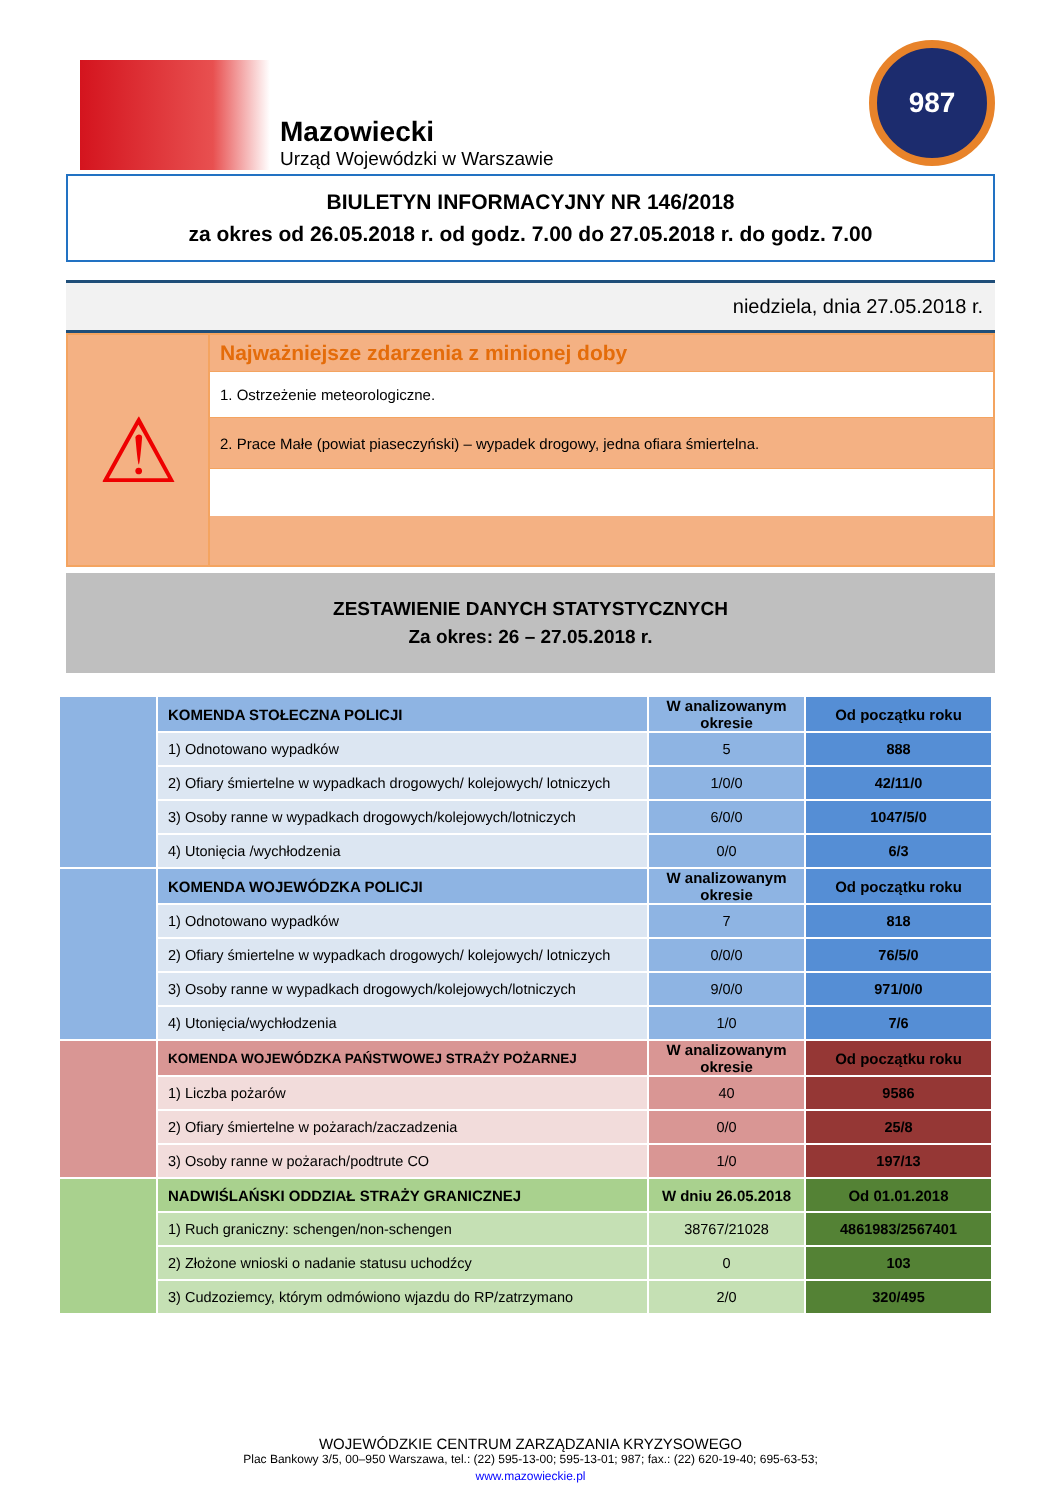Mazowiecki
Urząd Wojewódzki w Warszawie
987
BIULETYN INFORMACYJNY NR 146/2018
za okres od 26.05.2018 r. od godz. 7.00 do 27.05.2018 r. do godz. 7.00
niedziela, dnia 27.05.2018 r.
⚠
Najważniejsze zdarzenia z minionej doby
1. Ostrzeżenie meteorologiczne.
2. Prace Małe (powiat piaseczyński) – wypadek drogowy, jedna ofiara śmiertelna.
ZESTAWIENIE DANYCH STATYSTYCZNYCH
Za okres: 26 – 27.05.2018 r.
| | KOMENDA STOŁECZNA POLICJI | W analizowanym okresie | Od początku roku |
| | 1) Odnotowano wypadków | 5 | 888 |
| | 2) Ofiary śmiertelne w wypadkach drogowych/ kolejowych/ lotniczych | 1/0/0 | 42/11/0 |
| | 3) Osoby ranne w wypadkach drogowych/kolejowych/lotniczych | 6/0/0 | 1047/5/0 |
| | 4) Utonięcia /wychłodzenia | 0/0 | 6/3 |
| | KOMENDA WOJEWÓDZKA POLICJI | W analizowanym okresie | Od początku roku |
| | 1) Odnotowano wypadków | 7 | 818 |
| | 2) Ofiary śmiertelne w wypadkach drogowych/ kolejowych/ lotniczych | 0/0/0 | 76/5/0 |
| | 3) Osoby ranne w wypadkach drogowych/kolejowych/lotniczych | 9/0/0 | 971/0/0 |
| | 4) Utonięcia/wychłodzenia | 1/0 | 7/6 |
| | KOMENDA WOJEWÓDZKA PAŃSTWOWEJ STRAŻY POŻARNEJ | W analizowanym okresie | Od początku roku |
| | 1) Liczba pożarów | 40 | 9586 |
| | 2) Ofiary śmiertelne w pożarach/zaczadzenia | 0/0 | 25/8 |
| | 3) Osoby ranne w pożarach/podtrute CO | 1/0 | 197/13 |
| | NADWIŚLAŃSKI ODDZIAŁ STRAŻY GRANICZNEJ | W dniu 26.05.2018 | Od 01.01.2018 |
| | 1) Ruch graniczny: schengen/non-schengen | 38767/21028 | 4861983/2567401 |
| | 2) Złożone wnioski o nadanie statusu uchodźcy | 0 | 103 |
| | 3) Cudzoziemcy, którym odmówiono wjazdu do RP/zatrzymano | 2/0 | 320/495 |
WOJEWÓDZKIE CENTRUM ZARZĄDZANIA KRYZYSOWEGO
Plac Bankowy 3/5, 00–950 Warszawa, tel.: (22) 595-13-00; 595-13-01; 987; fax.: (22) 620-19-40; 695-63-53;
www.mazowieckie.pl